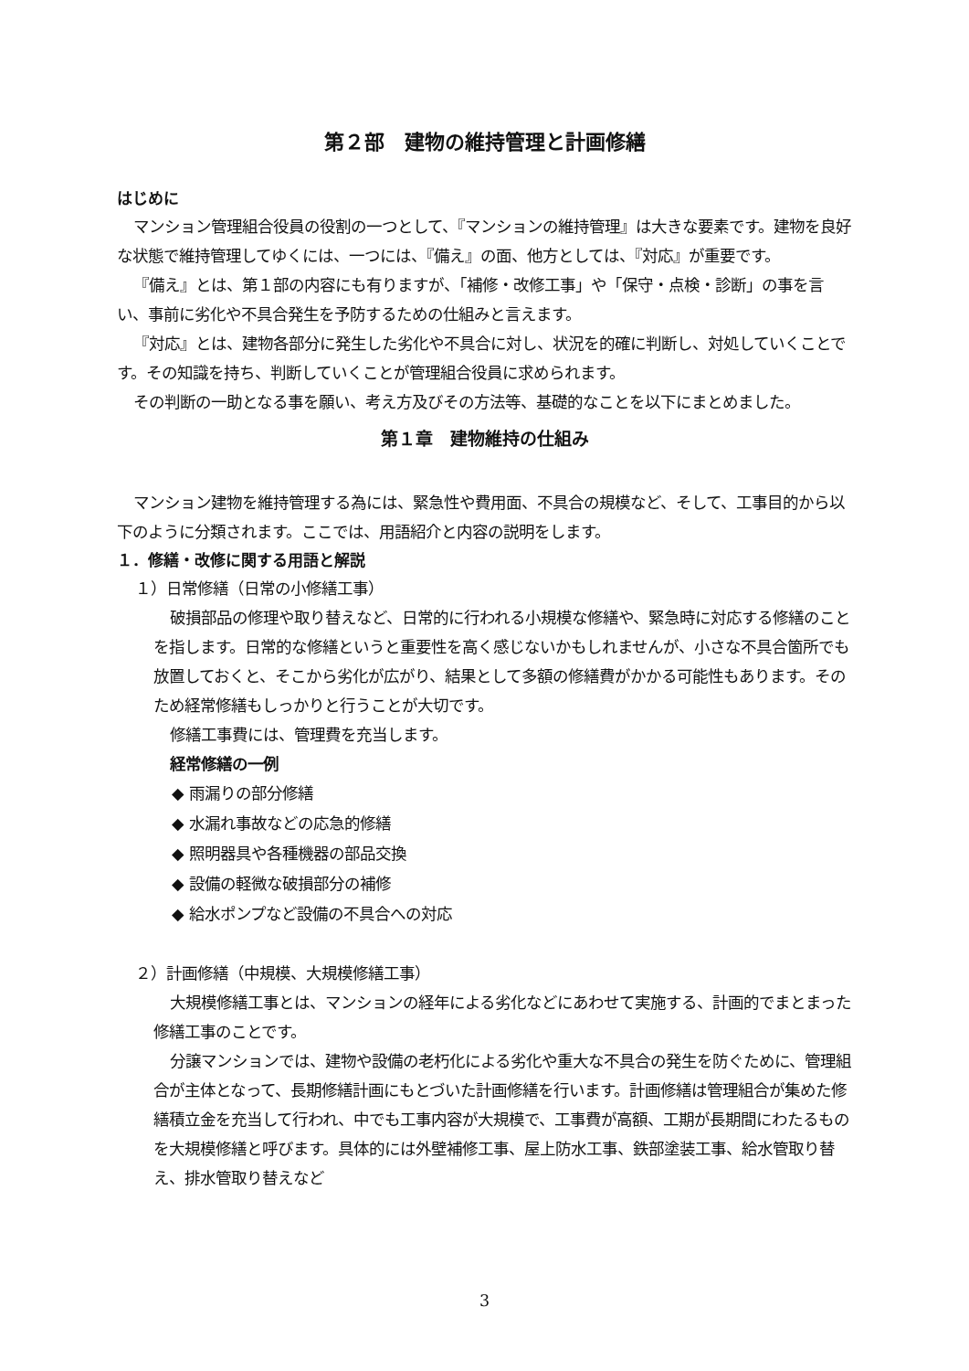第２部　建物の維持管理と計画修繕
はじめに
マンション管理組合役員の役割の一つとして、『マンションの維持管理』は大きな要素です。建物を良好な状態で維持管理してゆくには、一つには、『備え』の面、他方としては、『対応』が重要です。
『備え』とは、第１部の内容にも有りますが、「補修・改修工事」や「保守・点検・診断」の事を言い、事前に劣化や不具合発生を予防するための仕組みと言えます。
『対応』とは、建物各部分に発生した劣化や不具合に対し、状況を的確に判断し、対処していくことです。その知識を持ち、判断していくことが管理組合役員に求められます。
その判断の一助となる事を願い、考え方及びその方法等、基礎的なことを以下にまとめました。
第１章　建物維持の仕組み
マンション建物を維持管理する為には、緊急性や費用面、不具合の規模など、そして、工事目的から以下のように分類されます。ここでは、用語紹介と内容の説明をします。
１．修繕・改修に関する用語と解説
１）日常修繕（日常の小修繕工事）
破損部品の修理や取り替えなど、日常的に行われる小規模な修繕や、緊急時に対応する修繕のことを指します。日常的な修繕というと重要性を高く感じないかもしれませんが、小さな不具合箇所でも放置しておくと、そこから劣化が広がり、結果として多額の修繕費がかかる可能性もあります。そのため経常修繕もしっかりと行うことが大切です。
修繕工事費には、管理費を充当します。
経常修繕の一例
◆ 雨漏りの部分修繕
◆ 水漏れ事故などの応急的修繕
◆ 照明器具や各種機器の部品交換
◆ 設備の軽微な破損部分の補修
◆ 給水ポンプなど設備の不具合への対応
２）計画修繕（中規模、大規模修繕工事）
大規模修繕工事とは、マンションの経年による劣化などにあわせて実施する、計画的でまとまった修繕工事のことです。
分譲マンションでは、建物や設備の老朽化による劣化や重大な不具合の発生を防ぐために、管理組合が主体となって、長期修繕計画にもとづいた計画修繕を行います。計画修繕は管理組合が集めた修繕積立金を充当して行われ、中でも工事内容が大規模で、工事費が高額、工期が長期間にわたるものを大規模修繕と呼びます。具体的には外壁補修工事、屋上防水工事、鉄部塗装工事、給水管取り替え、排水管取り替えなど
3